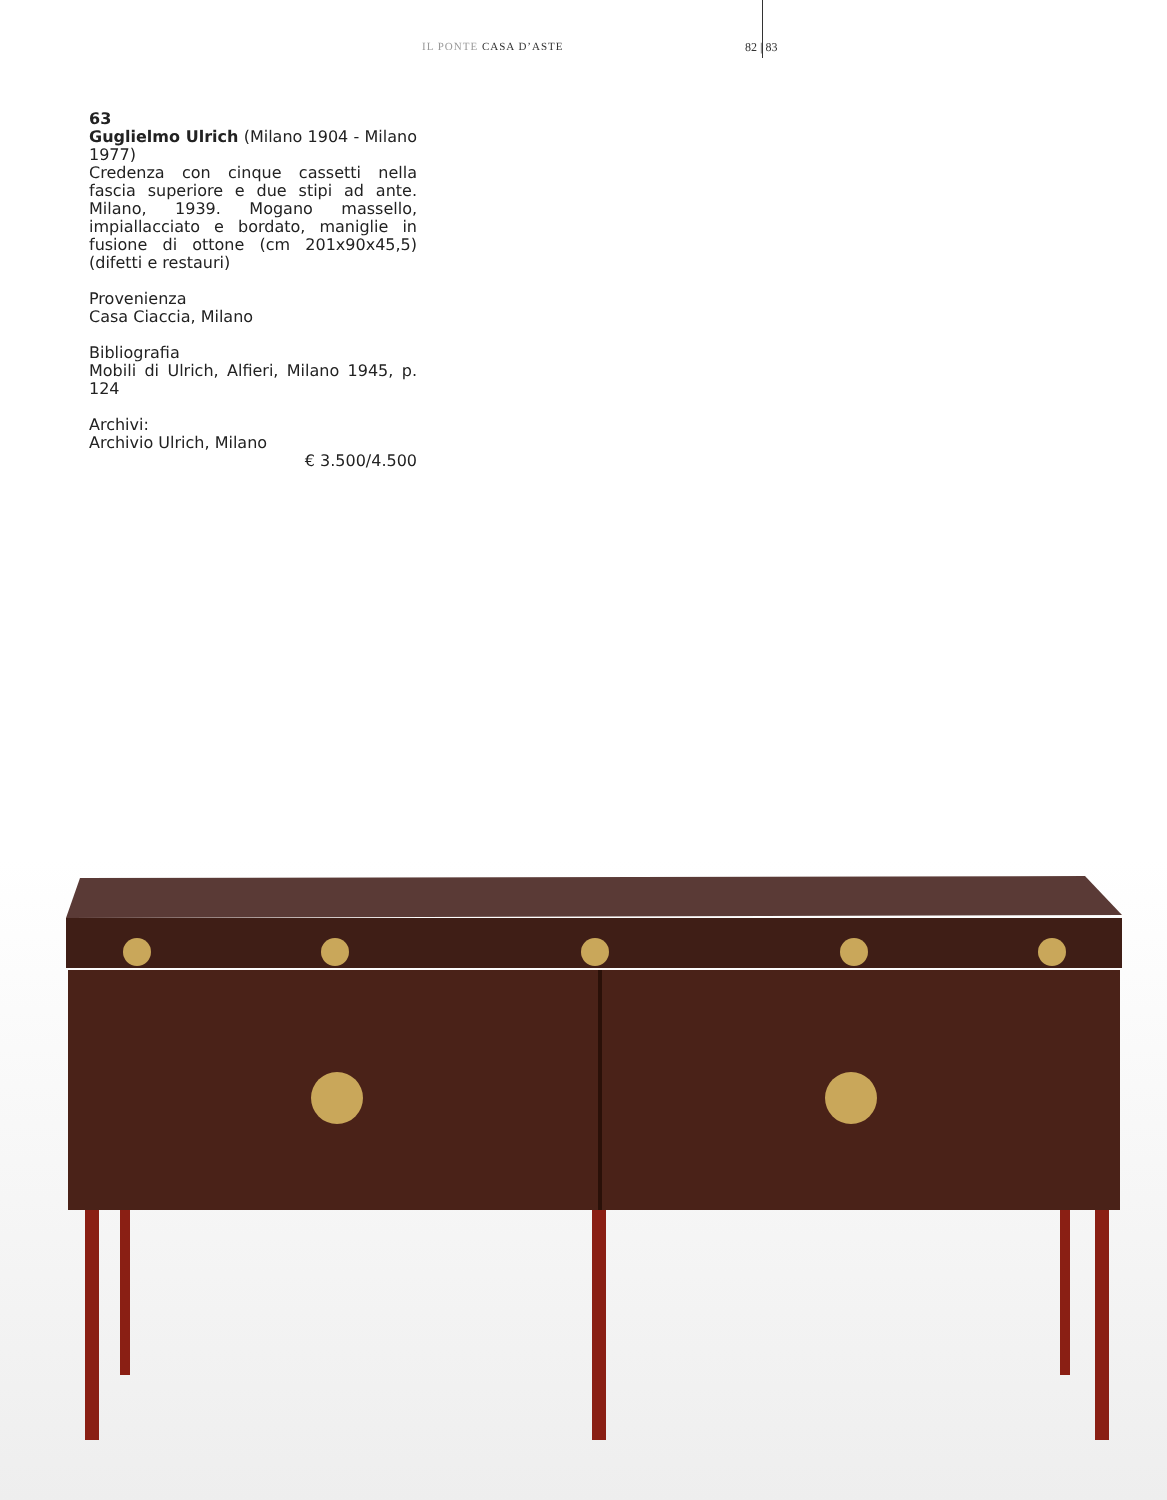IL PONTE CASA D’ASTE 82 | 83
63
Guglielmo Ulrich (Milano 1904 - Milano 1977)
Credenza con cinque cassetti nella fascia superiore e due stipi ad ante. Milano, 1939. Mogano massello, impiallacciato e bordato, maniglie in fusione di ottone (cm 201x90x45,5) (difetti e restauri)
Provenienza
Casa Ciaccia, Milano
Bibliografia
Mobili di Ulrich, Alfieri, Milano 1945, p. 124
Archivi:
Archivio Ulrich, Milano
€ 3.500/4.500